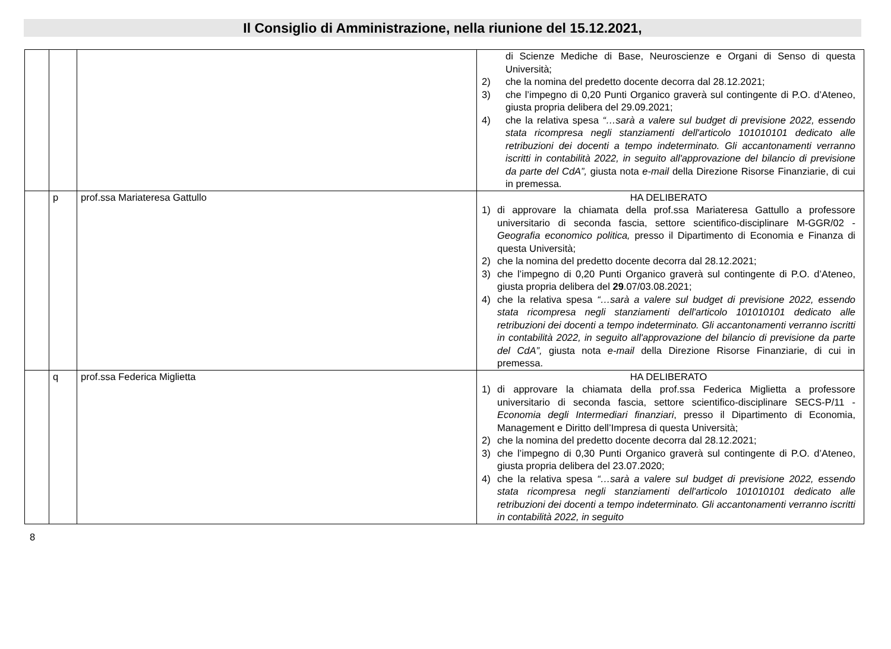Il Consiglio di Amministrazione, nella riunione del 15.12.2021,
| | | | di Scienze Mediche di Base, Neuroscienze e Organi di Senso di questa Università; 2) che la nomina del predetto docente decorra dal 28.12.2021; 3) che l’impegno di 0,20 Punti Organico graverà sul contingente di P.O. d’Ateneo, giusta propria delibera del 29.09.2021; 4) che la relativa spesa “…sarà a valere sul budget di previsione 2022, essendo stata ricompresa negli stanziamenti dell'articolo 101010101 dedicato alle retribuzioni dei docenti a tempo indeterminato. Gli accantonamenti verranno iscritti in contabilità 2022, in seguito all'approvazione del bilancio di previsione da parte del CdA”, giusta nota e-mail della Direzione Risorse Finanziarie, di cui in premessa. |
| | p | prof.ssa Mariateresa Gattullo | HA DELIBERATO 1) di approvare la chiamata della prof.ssa Mariateresa Gattullo a professore universitario di seconda fascia, settore scientifico-disciplinare M-GGR/02 - Geografia economico politica, presso il Dipartimento di Economia e Finanza di questa Università; 2) che la nomina del predetto docente decorra dal 28.12.2021; 3) che l’impegno di 0,20 Punti Organico graverà sul contingente di P.O. d’Ateneo, giusta propria delibera del 29 .07/03.08.2021; 4) che la relativa spesa “…sarà a valere sul budget di previsione 2022, essendo stata ricompresa negli stanziamenti dell'articolo 101010101 dedicato alle retribuzioni dei docenti a tempo indeterminato. Gli accantonamenti verranno iscritti in contabilità 2022, in seguito all'approvazione del bilancio di previsione da parte del CdA”, giusta nota e-mail della Direzione Risorse Finanziarie, di cui in premessa. |
| | q | prof.ssa Federica Miglietta | HA DELIBERATO 1) di approvare la chiamata della prof.ssa Federica Miglietta a professore universitario di seconda fascia, settore scientifico-disciplinare SECS-P/11 - Economia degli Intermediari finanziari , presso il Dipartimento di Economia, Management e Diritto dell’Impresa di questa Università; 2) che la nomina del predetto docente decorra dal 28.12.2021; 3) che l’impegno di 0,30 Punti Organico graverà sul contingente di P.O. d’Ateneo, giusta propria delibera del 23.07.2020; 4) che la relativa spesa “…sarà a valere sul budget di previsione 2022, essendo stata ricompresa negli stanziamenti dell'articolo 101010101 dedicato alle retribuzioni dei docenti a tempo indeterminato. Gli accantonamenti verranno iscritti in contabilità 2022, in seguito |
8